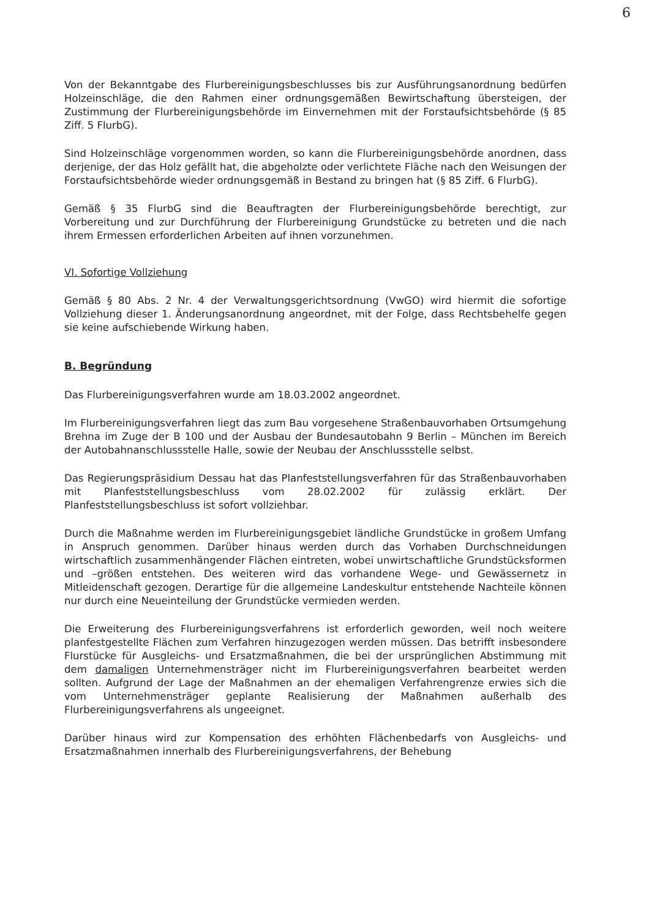6
Von der Bekanntgabe des Flurbereinigungsbeschlusses bis zur Ausführungsanordnung bedürfen Holzeinschläge, die den Rahmen einer ordnungsgemäßen Bewirtschaftung übersteigen, der Zustimmung der Flurbereinigungsbehörde im Einvernehmen mit der Forstaufsichtsbehörde (§ 85 Ziff. 5 FlurbG).
Sind Holzeinschläge vorgenommen worden, so kann die Flurbereinigungsbehörde anordnen, dass derjenige, der das Holz gefällt hat, die abgeholzte oder verlichtete Fläche nach den Weisungen der Forstaufsichtsbehörde wieder ordnungsgemäß in Bestand zu bringen hat (§ 85 Ziff. 6 FlurbG).
Gemäß § 35 FlurbG sind die Beauftragten der Flurbereinigungsbehörde berechtigt, zur Vorbereitung und zur Durchführung der Flurbereinigung Grundstücke zu betreten und die nach ihrem Ermessen erforderlichen Arbeiten auf ihnen vorzunehmen.
VI. Sofortige Vollziehung
Gemäß § 80 Abs. 2 Nr. 4 der Verwaltungsgerichtsordnung (VwGO) wird hiermit die sofortige Vollziehung dieser 1. Änderungsanordnung angeordnet, mit der Folge, dass Rechtsbehelfe gegen sie keine aufschiebende Wirkung haben.
B. Begründung
Das Flurbereinigungsverfahren wurde am 18.03.2002 angeordnet.
Im Flurbereinigungsverfahren liegt das zum Bau vorgesehene Straßenbauvorhaben Ortsumgehung Brehna im Zuge der B 100 und der Ausbau der Bundesautobahn 9 Berlin – München im Bereich der Autobahnanschlussstelle Halle, sowie der Neubau der Anschlussstelle selbst.
Das Regierungspräsidium Dessau hat das Planfeststellungsverfahren für das Straßenbauvorhaben mit Planfeststellungsbeschluss vom 28.02.2002 für zulässig erklärt. Der Planfeststellungsbeschluss ist sofort vollziehbar.
Durch die Maßnahme werden im Flurbereinigungsgebiet ländliche Grundstücke in großem Umfang in Anspruch genommen. Darüber hinaus werden durch das Vorhaben Durchschneidungen wirtschaftlich zusammenhängender Flächen eintreten, wobei unwirtschaftliche Grundstücksformen und –größen entstehen. Des weiteren wird das vorhandene Wege- und Gewässernetz in Mitleidenschaft gezogen. Derartige für die allgemeine Landeskultur entstehende Nachteile können nur durch eine Neueinteilung der Grundstücke vermieden werden.
Die Erweiterung des Flurbereinigungsverfahrens ist erforderlich geworden, weil noch weitere planfestgestellte Flächen zum Verfahren hinzugezogen werden müssen. Das betrifft insbesondere Flurstücke für Ausgleichs- und Ersatzmaßnahmen, die bei der ursprünglichen Abstimmung mit dem damaligen Unternehmensträger nicht im Flurbereinigungsverfahren bearbeitet werden sollten. Aufgrund der Lage der Maßnahmen an der ehemaligen Verfahrengrenze erwies sich die vom Unternehmensträger geplante Realisierung der Maßnahmen außerhalb des Flurbereinigungsverfahrens als ungeeignet.
Darüber hinaus wird zur Kompensation des erhöhten Flächenbedarfs von Ausgleichs- und Ersatzmaßnahmen innerhalb des Flurbereinigungsverfahrens, der Behebung